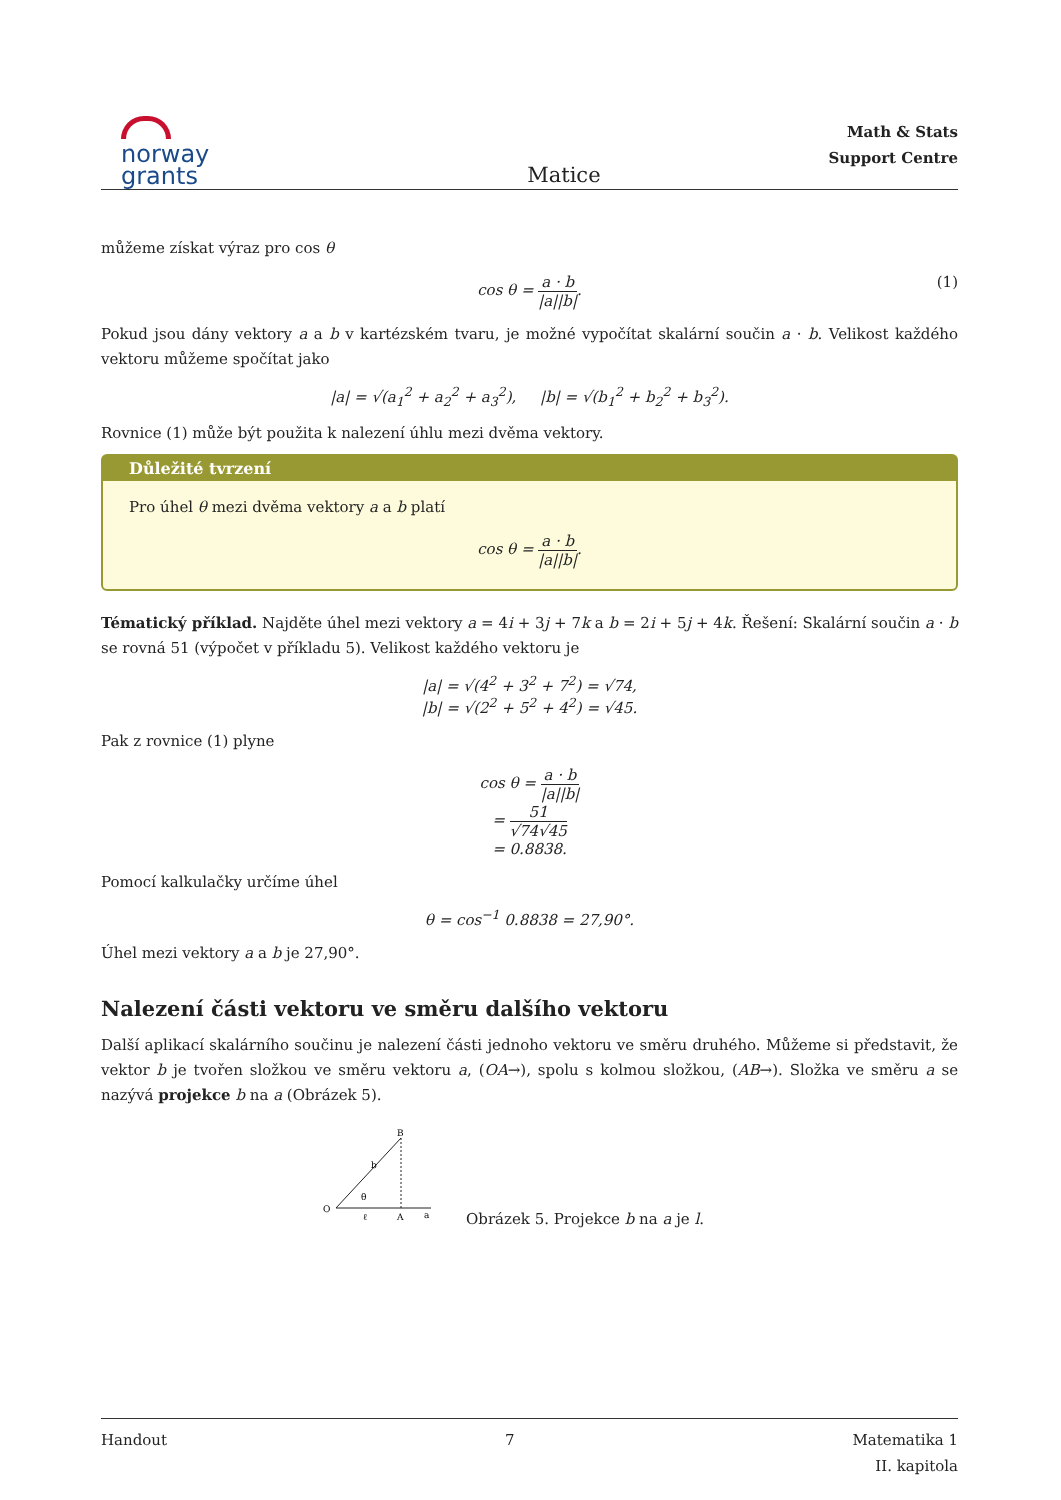norway
grants
Matice
Math & Stats
Support Centre
můžeme získat výraz pro cos θ
cos θ = a · b |a||b|. (1)
Pokud jsou dány vektory a a b v kartézském tvaru, je možné vypočítat skalární součin a · b. Velikost každého vektoru můžeme spočítat jako
|a| = √(a<sub>1</sub><sup>2</sup> + a<sub>2</sub><sup>2</sup> + a<sub>3</sub><sup>2</sup>), |b| = √(b<sub>1</sub><sup>2</sup> + b<sub>2</sub><sup>2</sup> + b<sub>3</sub><sup>2</sup>).
Rovnice (1) může být použita k nalezení úhlu mezi dvěma vektory.
Důležité tvrzení
Pro úhel θ mezi dvěma vektory a a b platí
cos θ = a · b |a||b|.
Tématický příklad. Najděte úhel mezi vektory a = 4i + 3j + 7k a b = 2i + 5j + 4k. Řešení: Skalární součin a · b se rovná 51 (výpočet v příkladu 5). Velikost každého vektoru je
|a| = √(4<sup>2</sup> + 3<sup>2</sup> + 7<sup>2</sup>) = √74,
|b| = √(2<sup>2</sup> + 5<sup>2</sup> + 4<sup>2</sup>) = √45.
Pak z rovnice (1) plyne
cos θ = a · b |a||b|
= 51 √74√45
= 0.8838.
Pomocí kalkulačky určíme úhel
θ = cos<sup>−1</sup> 0.8838 = 27,90°.
Úhel mezi vektory a a b je 27,90°.
Nalezení části vektoru ve směru dalšího vektoru
Další aplikací skalárního součinu je nalezení části jednoho vektoru ve směru druhého. Můžeme si představit, že vektor b je tvořen složkou ve směru vektoru a, (OA→), spolu s kolmou složkou, (AB→). Složka ve směru a se nazývá projekce b na a (Obrázek 5).
O
B
b
A
a
ℓ
θ
Obrázek 5. Projekce b na a je l.
Handout 7 Matematika 1
II. kapitola